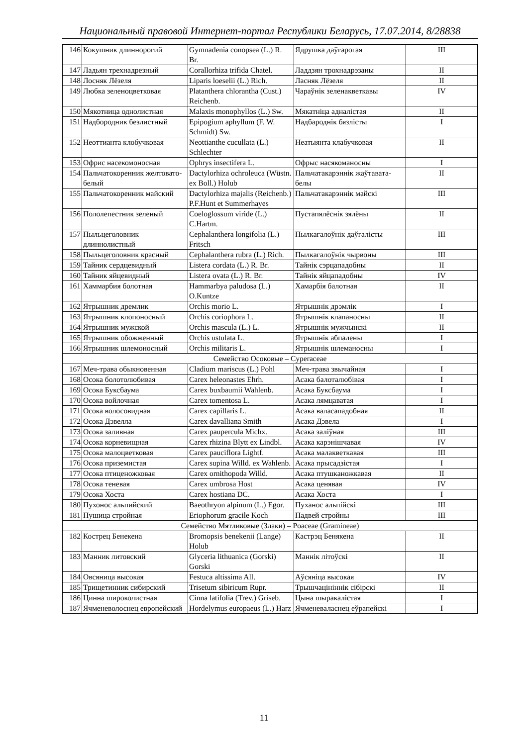Национальный правовой Интернет-портал Республики Беларусь, 17.07.2014, 8/28838
| 146 | Кокушник длиннорогий | Gymnadenia conopsea (L.) R. Br. | Ядрушка даўгарогая | III |
| 147 | Ладьян трехнадрезный | Corallorhiza trifida Chatel. | Ладдзян трохнадрэзаны | II |
| 148 | Лосняк Лёзеля | Liparis loeselii (L.) Rich. | Ласняк Лёзеля | II |
| 149 | Любка зеленоцветковая | Platanthera chlorantha (Cust.) Reichenb. | Чараўнік зеленакветкавы | IV |
| 150 | Мякотница однолистная | Malaxis monophyllos (L.) Sw. | Мякатніца адналістая | II |
| 151 | Надбородник безлистный | Epipogium aphyllum (F. W. Schmidt) Sw. | Надбароднік бязлісты | I |
| 152 | Неоттианта клобучковая | Neottianthe cucullata (L.) Schlechter | Неатыянта клабучковая | II |
| 153 | Офрис насекомоносная | Ophrys insectifera L. | Офрыс насякоманосны | I |
| 154 | Пальчатокоренник желтовато-белый | Dactylorhiza ochroleuca (Wüstn. ex Boll.) Holub | Пальчатакарэннік жаўтавата-белы | II |
| 155 | Пальчатокоренник майский | Dactylorhiza majalis (Reichenb.) P.F.Hunt et Summerhayes | Пальчатакарэннік майскі | III |
| 156 | Пололепестник зеленый | Coeloglossum viride (L.) C.Hartm. | Пустапялёснік зялёны | II |
| 157 | Пыльцеголовник длиннолистный | Cephalanthera longifolia (L.) Fritsch | Пылкагалоўнік даўгалісты | III |
| 158 | Пыльцеголовник красный | Cephalanthera rubra (L.) Rich. | Пылкагалоўнік чырвоны | III |
| 159 | Тайник сердцевидный | Listera cordata (L.) R. Br. | Тайнік сэрцападобны | II |
| 160 | Тайник яйцевидный | Listera ovata (L.) R. Br. | Тайнік яйцападобны | IV |
| 161 | Хаммарбия болотная | Hammarbya paludosa (L.) O.Kuntze | Хамарбія балотная | II |
| 162 | Ятрышник дремлик | Orchis morio L. | Ятрышнік дрэмлік | I |
| 163 | Ятрышник клопоносный | Orchis coriophora L. | Ятрышнік клапаносны | II |
| 164 | Ятрышник мужской | Orchis mascula (L.) L. | Ятрышнік мужчынскі | II |
| 165 | Ятрышник обожженный | Orchis ustulata L. | Ятрышнік абпалены | I |
| 166 | Ятрышник шлемоносный | Orchis militaris L. | Ятрышнік шлеманосны | I |
| Семейство Осоковые – Cyperaceae | | | | |
| 167 | Меч-трава обыкновенная | Cladium mariscus (L.) Pohl | Меч-трава звычайная | I |
| 168 | Осока болотолюбивая | Carex heleonastes Ehrh. | Асака балоталюбівая | I |
| 169 | Осока Буксбаума | Carex buxbaumii Wahlenb. | Асака Буксбаума | I |
| 170 | Осока войлочная | Carex tomentosa L. | Асака лямцаватая | I |
| 171 | Осока волосовидная | Carex capillaris L. | Асака валасападобная | II |
| 172 | Осока Дэвелла | Carex davalliana Smith | Асака Дэвела | I |
| 173 | Осока заливная | Carex paupercula Michx. | Асака заліўная | III |
| 174 | Осока корневищная | Carex rhizina Blytt ex Lindbl. | Асака карэнішчавая | IV |
| 175 | Осока малоцветковая | Carex pauciflora Lightf. | Асака малакветкавая | III |
| 176 | Осока приземистая | Carex supina Willd. ex Wahlenb. | Асака прысадзістая | I |
| 177 | Осока птиценожковая | Carex ornithopoda Willd. | Асака птушканожкавая | II |
| 178 | Осока теневая | Carex umbrosa Host | Асака ценявая | IV |
| 179 | Осока Хоста | Carex hostiana DC. | Асака Хоста | I |
| 180 | Пухонос альпийский | Baeothryon alpinum (L.) Egor. | Пуханос альпійскі | III |
| 181 | Пушица стройная | Eriophorum gracile Koch | Падвей стройны | III |
| Семейство Мятликовые (Злаки) – Poaceae (Gramineae) | | | | |
| 182 | Кострец Бенекена | Bromopsis benekenii (Lange) Holub | Кастрэц Бенякена | II |
| 183 | Манник литовский | Glyceria lithuanica (Gorski) Gorski | Маннік літоўскі | II |
| 184 | Овсяница высокая | Festuca altissima All. | Аўсяніца высокая | IV |
| 185 | Трищетинник сибирский | Trisetum sibiricum Rupr. | Трышчацініннік сібірскі | II |
| 186 | Цинна широколистная | Cinna latifolia (Trev.) Griseb. | Цына шыракалістая | I |
| 187 | Ячменеволоснец европейский | Hordelymus europaeus (L.) Harz | Ячменеваласнец еўрапейскі | I |
11